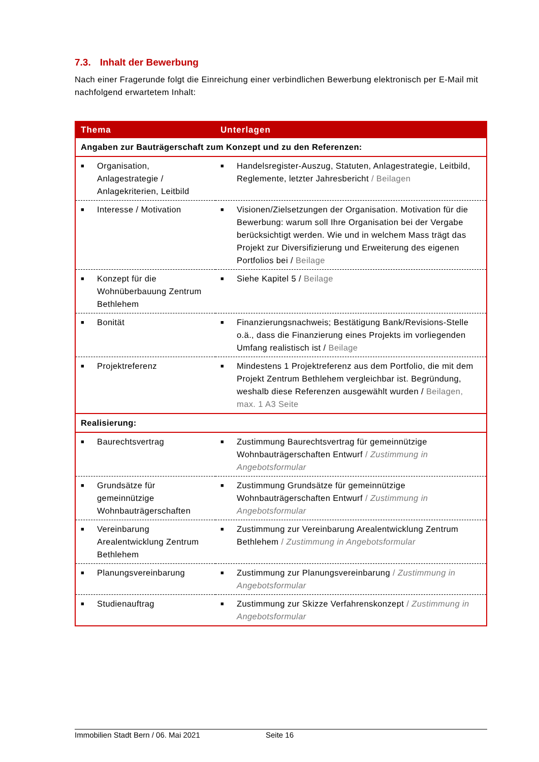7.3. Inhalt der Bewerbung
Nach einer Fragerunde folgt die Einreichung einer verbindlichen Bewerbung elektronisch per E-Mail mit nachfolgend erwartetem Inhalt:
| Thema | Unterlagen |
| --- | --- |
| Angaben zur Bauträgerschaft zum Konzept und zu den Referenzen: | |
| ■ Organisation, Anlagestrategie / Anlagekriterien, Leitbild | ■ Handelsregister-Auszug, Statuten, Anlagestrategie, Leitbild, Reglemente, letzter Jahresbericht / Beilagen |
| ■ Interesse / Motivation | ■ Visionen/Zielsetzungen der Organisation. Motivation für die Bewerbung: warum soll Ihre Organisation bei der Vergabe berücksichtigt werden. Wie und in welchem Mass trägt das Projekt zur Diversifizierung und Erweiterung des eigenen Portfolios bei / Beilage |
| ■ Konzept für die Wohnüberbauung Zentrum Bethlehem | ■ Siehe Kapitel 5 / Beilage |
| ■ Bonität | ■ Finanzierungsnachweis; Bestätigung Bank/Revisions-Stelle o.ä., dass die Finanzierung eines Projekts im vorliegenden Umfang realistisch ist / Beilage |
| ■ Projektreferenz | ■ Mindestens 1 Projektreferenz aus dem Portfolio, die mit dem Projekt Zentrum Bethlehem vergleichbar ist. Begründung, weshalb diese Referenzen ausgewählt wurden / Beilagen, max. 1 A3 Seite |
| Realisierung: | |
| ■ Baurechtsvertrag | ■ Zustimmung Baurechtsvertrag für gemeinnützige Wohnbauträgerschaften Entwurf / Zustimmung in Angebotsformular |
| ■ Grundsätze für gemeinnützige Wohnbauträgerschaften | ■ Zustimmung Grundsätze für gemeinnützige Wohnbauträgerschaften Entwurf / Zustimmung in Angebotsformular |
| ■ Vereinbarung Arealentwicklung Zentrum Bethlehem | ■ Zustimmung zur Vereinbarung Arealentwicklung Zentrum Bethlehem / Zustimmung in Angebotsformular |
| ■ Planungsvereinbarung | ■ Zustimmung zur Planungsvereinbarung / Zustimmung in Angebotsformular |
| ■ Studienauftrag | ■ Zustimmung zur Skizze Verfahrenskonzept / Zustimmung in Angebotsformular |
Immobilien Stadt Bern / 06. Mai 2021 Seite 16